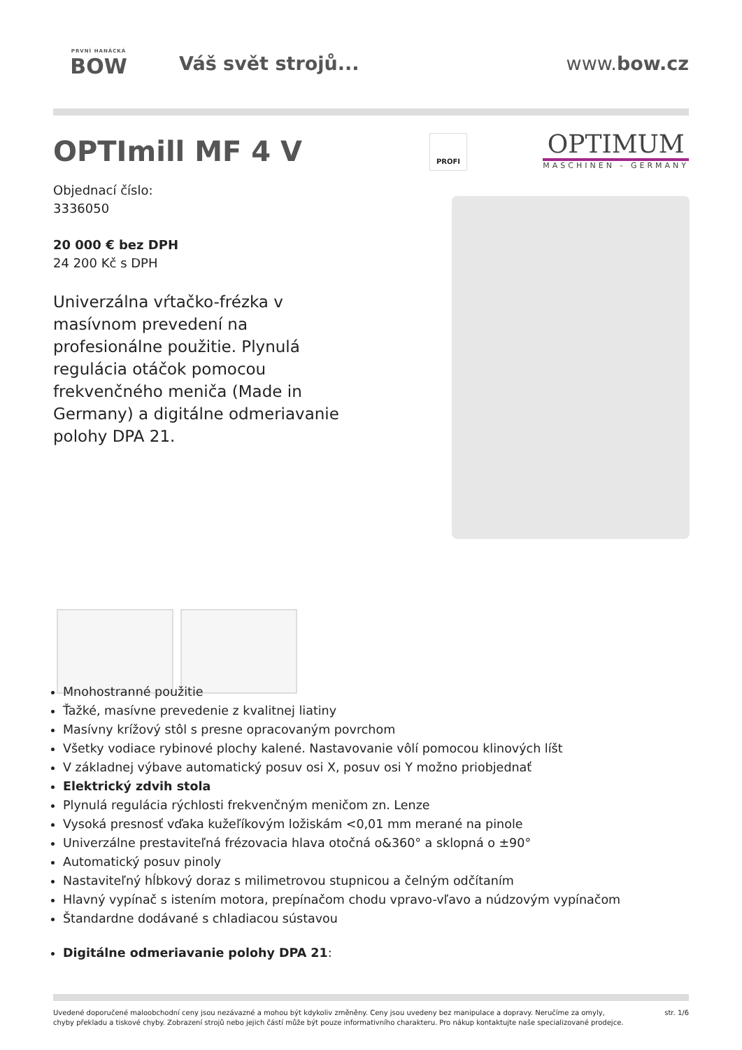PRVNÍ HANÁCKÁ
BOW
Váš svět strojů... www.bow.cz
OPTImill MF 4 V
Objednací číslo:
3336050
20 000 € bez DPH
24 200 Kč s DPH
Univerzálna vŕtačko-frézka v masívnom prevedení na profesionálne použitie. Plynulá regulácia otáčok pomocou frekvenčného meniča (Made in Germany) a digitálne odmeriavanie polohy DPA 21.
PROFI
OPTIMUM
MASCHINEN - GERMANY
Mnohostranné použitie
Ťažké, masívne prevedenie z kvalitnej liatiny
Masívny krížový stôl s presne opracovaným povrchom
Všetky vodiace rybinové plochy kalené. Nastavovanie vôlí pomocou klinových líšt
V základnej výbave automatický posuv osi X, posuv osi Y možno priobjednať
Elektrický zdvih stola
Plynulá regulácia rýchlosti frekvenčným meničom zn. Lenze
Vysoká presnosť vďaka kužeľíkovým ložiskám <0,01 mm merané na pinole
Univerzálne prestaviteľná frézovacia hlava otočná o&360° a sklopná o ±90°
Automatický posuv pinoly
Nastaviteľný hĺbkový doraz s milimetrovou stupnicou a čelným odčítaním
Hlavný vypínač s istením motora, prepínačom chodu vpravo-vľavo a núdzovým vypínačom
Štandardne dodávané s chladiacou sústavou
Digitálne odmeriavanie polohy DPA 21:
Uvedené doporučené maloobchodní ceny jsou nezávazné a mohou být kdykoliv změněny. Ceny jsou uvedeny bez manipulace a dopravy. Neručíme za omyly,
chyby překladu a tiskové chyby. Zobrazení strojů nebo jejich částí může být pouze informativního charakteru. Pro nákup kontaktujte naše specializované prodejce.
str. 1/6